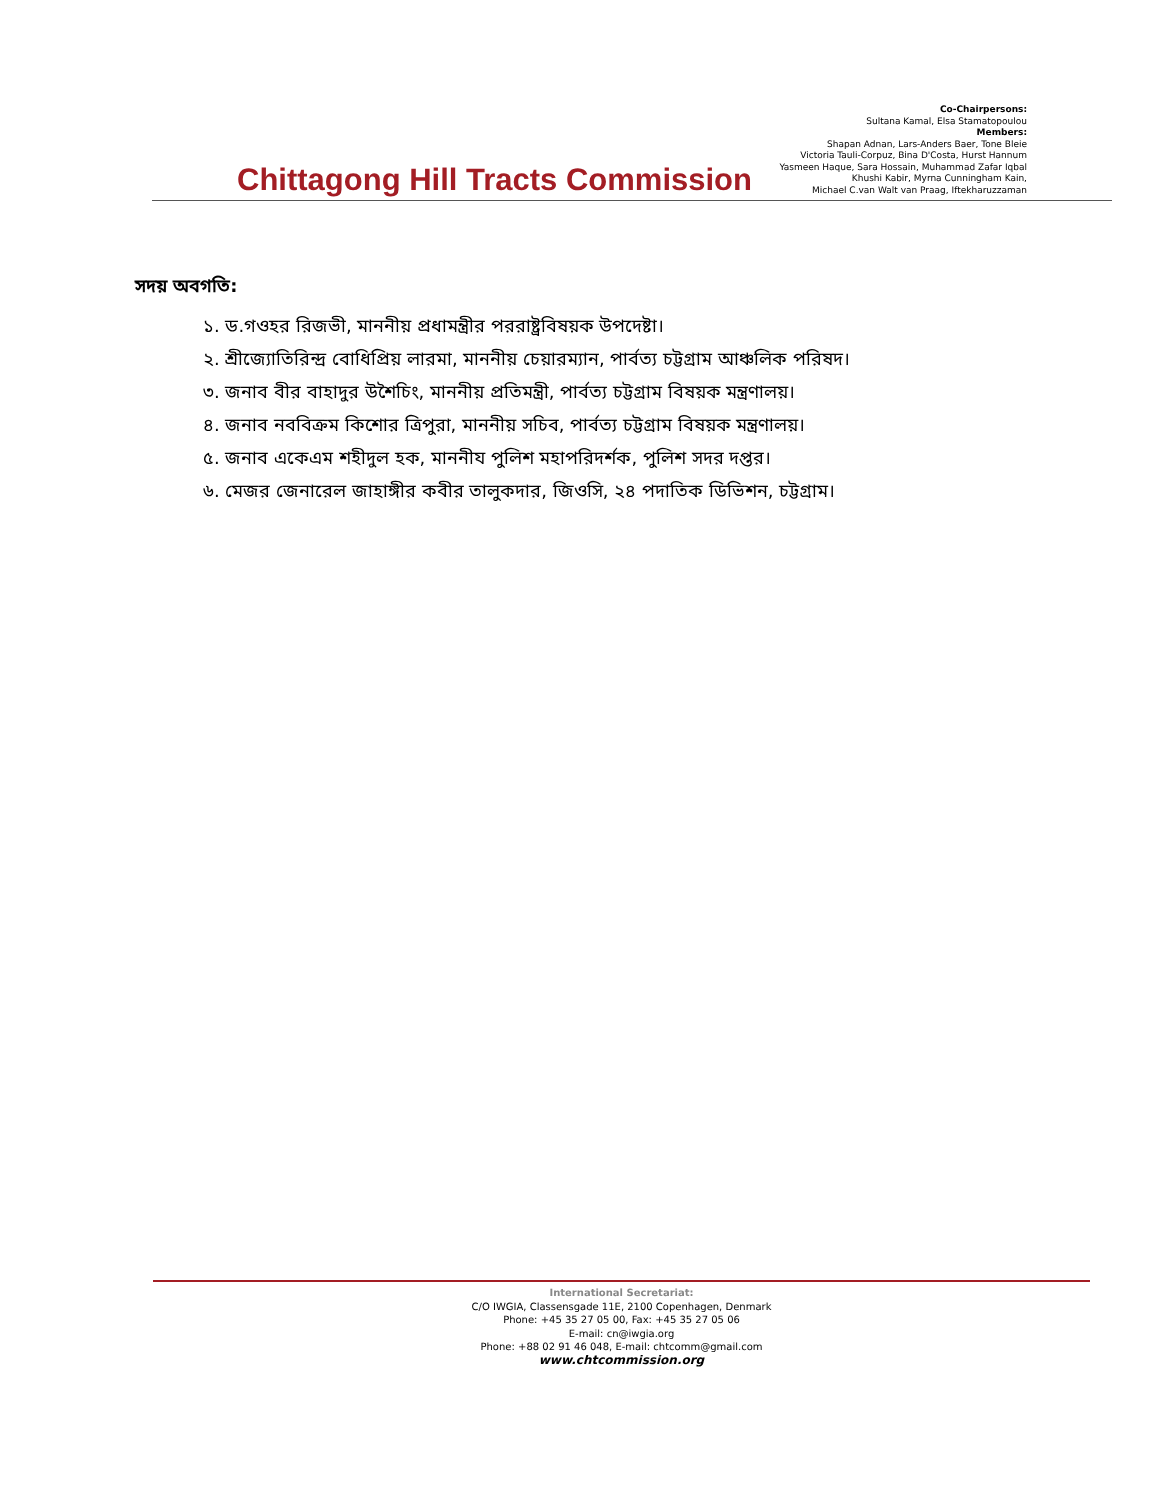Chittagong Hill Tracts Commission
Co-Chairpersons:
Sultana Kamal, Elsa Stamatopoulou
Members:
Shapan Adnan, Lars-Anders Baer, Tone Bleie
Victoria Tauli-Corpuz, Bina D'Costa, Hurst Hannum
Yasmeen Haque, Sara Hossain, Muhammad Zafar Iqbal
Khushi Kabir, Myrna Cunningham Kain,
Michael C.van Walt van Praag, Iftekharuzzaman
সদয় অবগতি:
১. ড.গওহর রিজভী, মাননীয় প্রধামন্ত্রীর পররাষ্ট্রবিষয়ক উপদেষ্টা।
২. শ্রীজ্যোতিরিন্দ্র বোধিপ্রিয় লারমা, মাননীয় চেয়ারম্যান, পার্বত্য চট্টগ্রাম আঞ্চলিক পরিষদ।
৩. জনাব বীর বাহাদুর উশৈচিং, মাননীয় প্রতিমন্ত্রী, পার্বত্য চট্টগ্রাম বিষয়ক মন্ত্রণালয়।
৪. জনাব নববিক্রম কিশোর ত্রিপুরা, মাননীয় সচিব, পার্বত্য চট্টগ্রাম বিষয়ক মন্ত্রণালয়।
৫. জনাব একেএম শহীদুল হক, মাননীয পুলিশ মহাপরিদর্শক, পুলিশ সদর দপ্তর।
৬. মেজর জেনারেল জাহাঙ্গীর কবীর তালুকদার, জিওসি, ২৪ পদাতিক ডিভিশন, চট্টগ্রাম।
International Secretariat:
C/O IWGIA, Classensgade 11E, 2100 Copenhagen, Denmark
Phone: +45 35 27 05 00, Fax: +45 35 27 05 06
E-mail: cn@iwgia.org
Phone: +88 02 91 46 048, E-mail: chtcomm@gmail.com
www.chtcommission.org